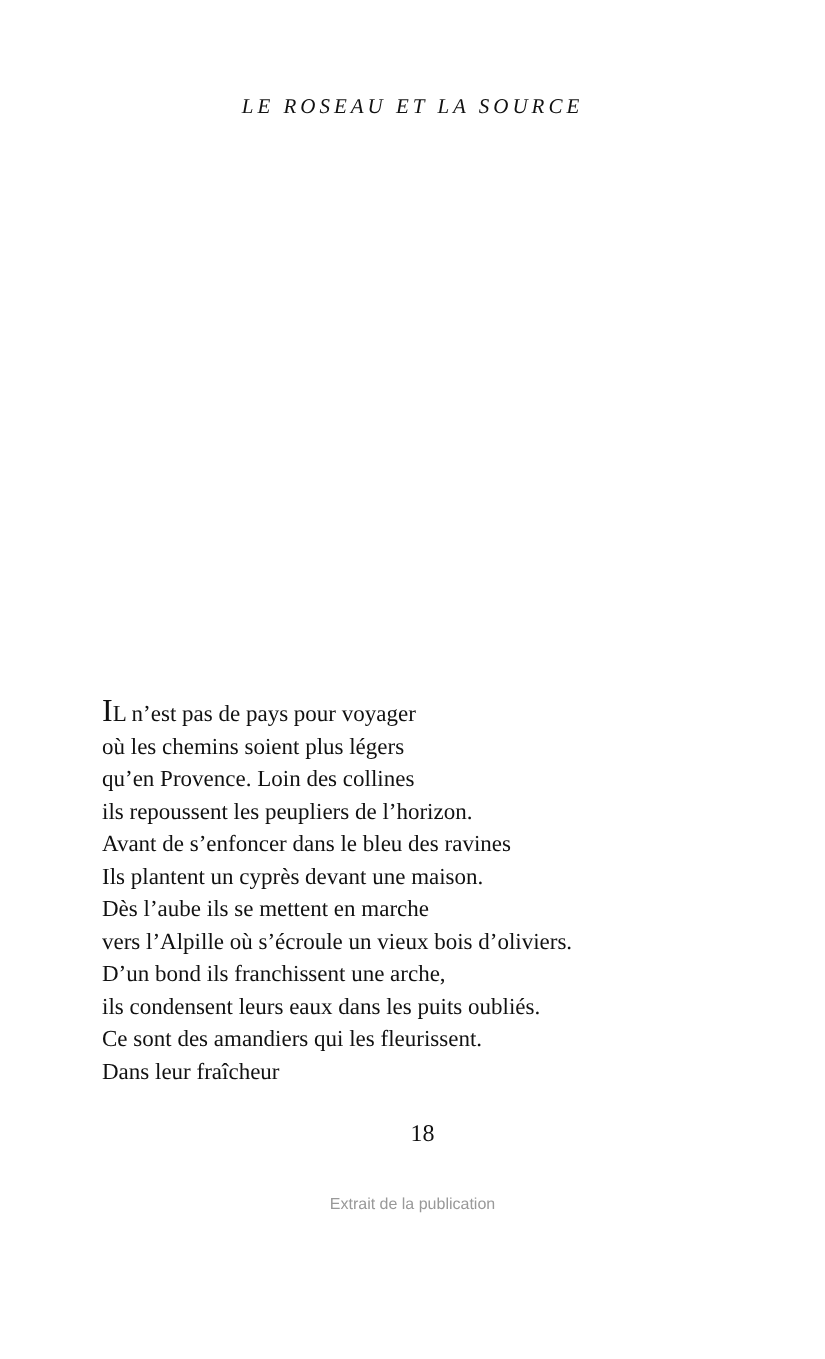LE ROSEAU ET LA SOURCE
IL n’est pas de pays pour voyager
où les chemins soient plus légers
qu’en Provence. Loin des collines
ils repoussent les peupliers de l’horizon.
Avant de s’enfoncer dans le bleu des ravines
Ils plantent un cyprès devant une maison.
Dès l’aube ils se mettent en marche
vers l’Alpille où s’écroule un vieux bois d’oliviers.
D’un bond ils franchissent une arche,
ils condensent leurs eaux dans les puits oubliés.
Ce sont des amandiers qui les fleurissent.
Dans leur fraîcheur
18
Extrait de la publication